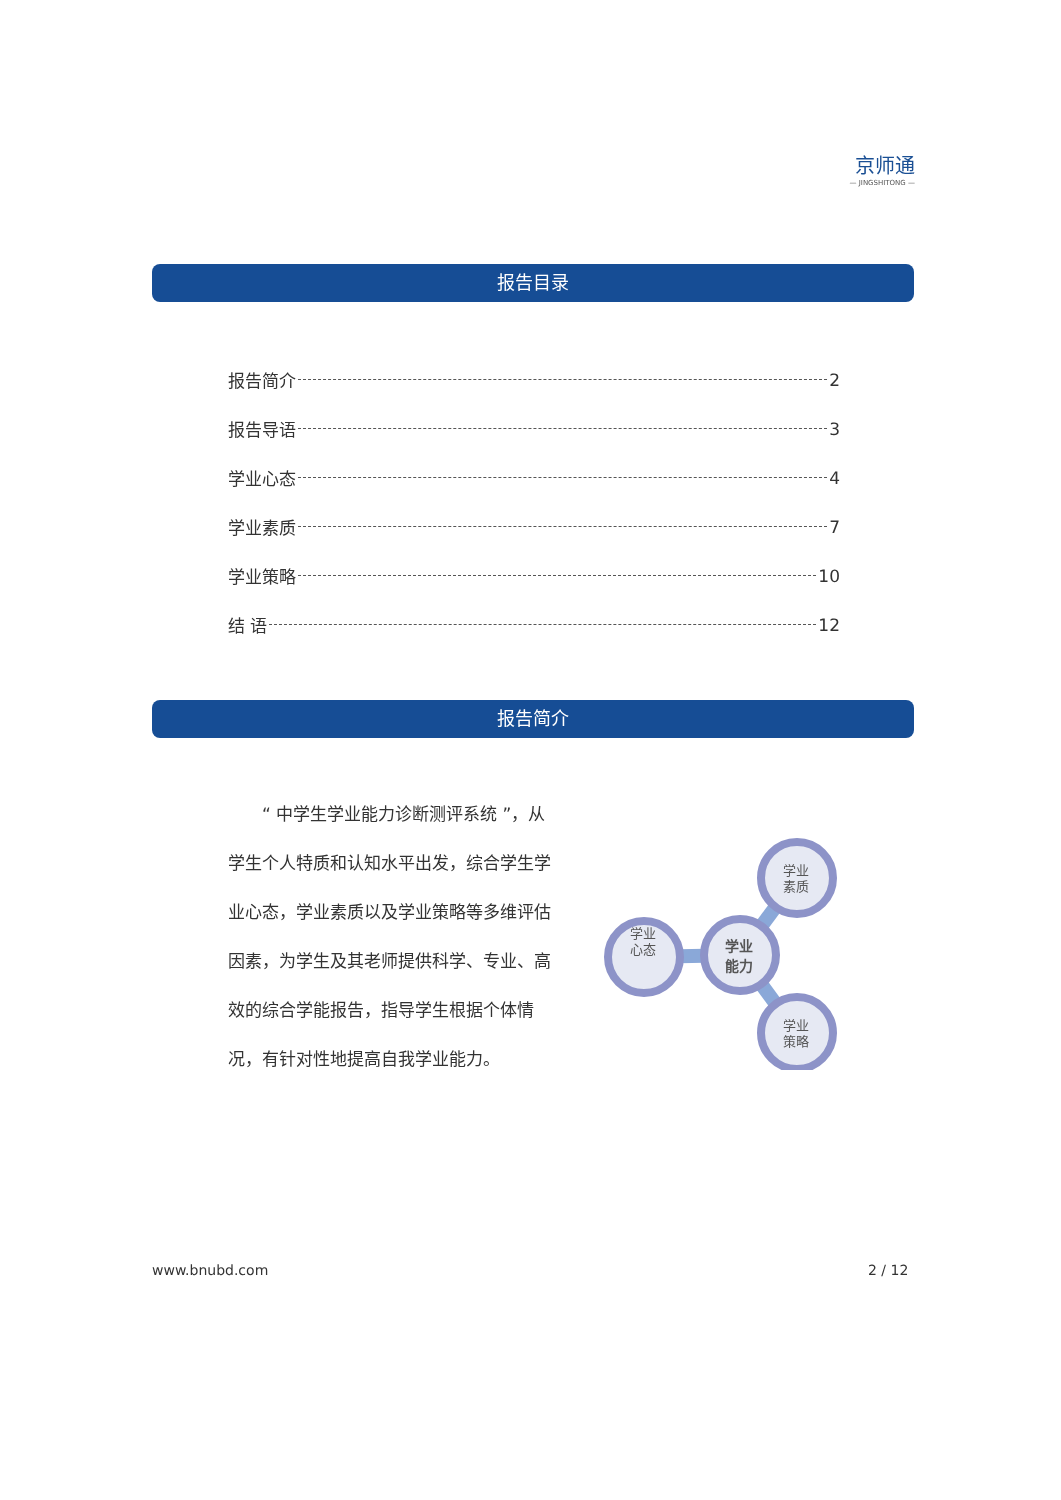京师通
— JINGSHITONG —
报告目录
报告简介 2
报告导语 3
学业心态 4
学业素质 7
学业策略 10
结 语 12
报告简介
　　“ 中学生学业能力诊断测评系统 ”，从学生个人特质和认知水平出发，综合学生学业心态，学业素质以及学业策略等多维评估因素，为学生及其老师提供科学、专业、高效的综合学能报告，指导学生根据个体情况，有针对性地提高自我学业能力。
学业
素质
心态
学业
学业
策略
学业
能力
www.bnubd.com 2 / 12